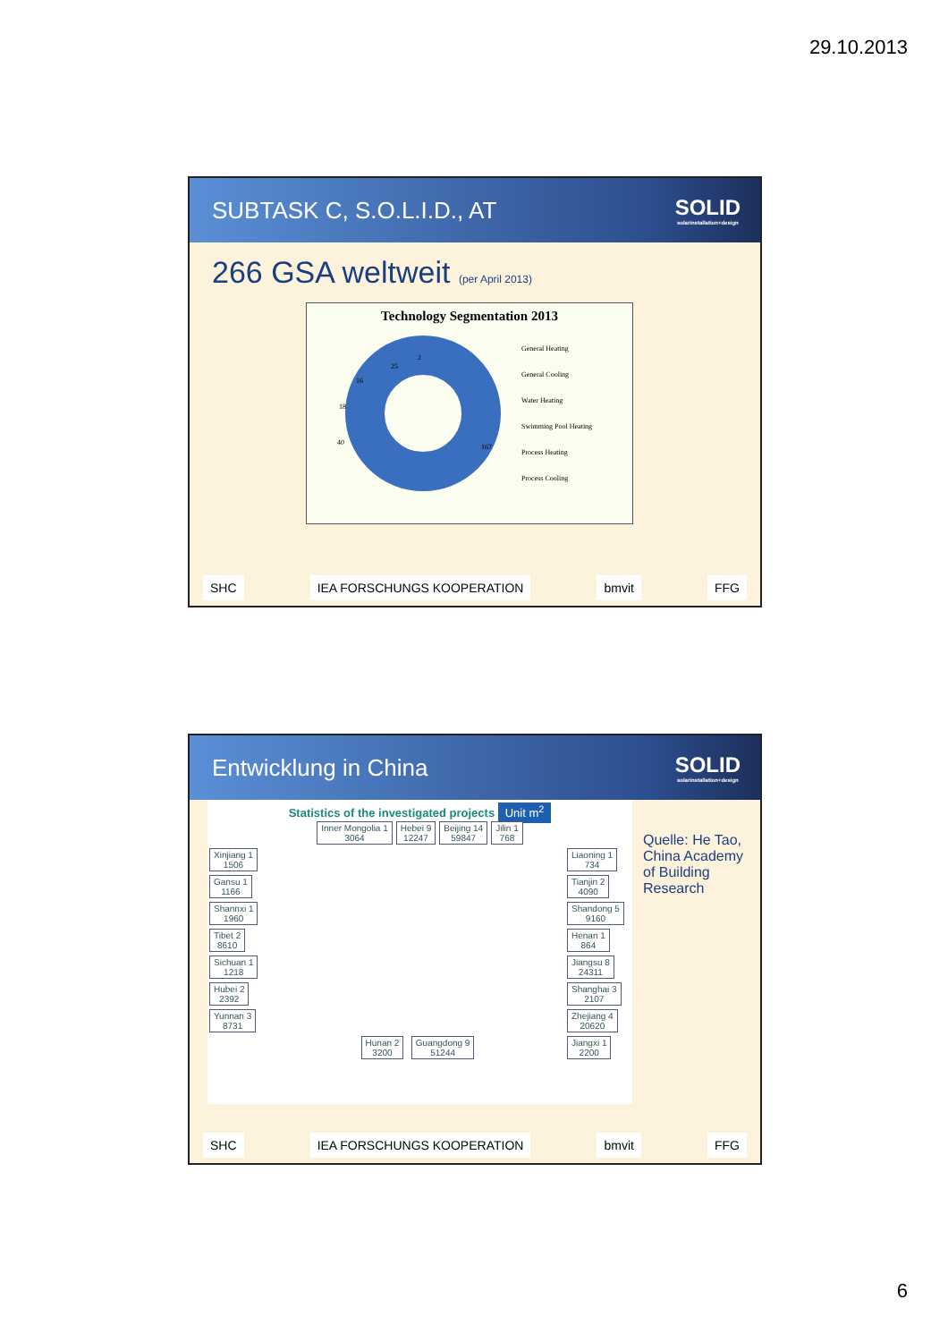29.10.2013
SUBTASK C, S.O.L.I.D., AT SOLID
solarinstallation+design
266 GSA weltweit (per April 2013)
Technology Segmentation 2013
167
40
18
16
25
2
General Heating
General Cooling
Water Heating
Swimming Pool Heating
Process Heating
Process Cooling
SHC IEA FORSCHUNGS KOOPERATION bmvit FFG
Entwicklung in China SOLID
solarinstallation+design
Statistics of the investigated projects Unit m<sup>2</sup>
Inner Mongolia 1
3064 Hebei 9
12247 Beijing 14
59847 Jilin 1
768
Xinjiang 1
1506 Gansu 1
1166 Shannxi 1
1960 Tibet 2
8610 Sichuan 1
1218 Hubei 2
2392 Yunnan 3
8731
Hunan 2
3200 Guangdong 9
51244
Liaoning 1
734 Tianjin 2
4090 Shandong 5
9160 Henan 1
864 Jiangsu 8
24311 Shanghai 3
2107 Zhejiang 4
20620 Jiangxi 1
2200
Quelle: He Tao, China Academy of Building Research
SHC IEA FORSCHUNGS KOOPERATION bmvit FFG
6